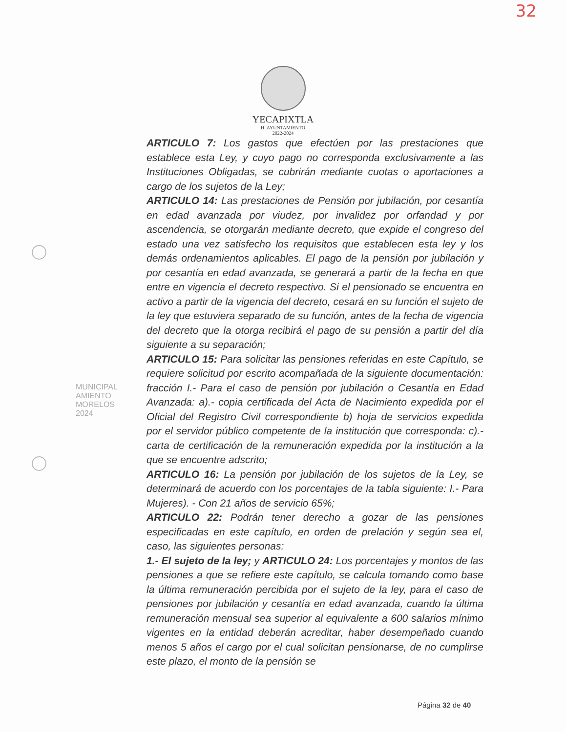32
YECAPIXTLA
H. AYUNTAMIENTO
2022-2024
ARTICULO 7: Los gastos que efectúen por las prestaciones que establece esta Ley, y cuyo pago no corresponda exclusivamente a las Instituciones Obligadas, se cubrirán mediante cuotas o aportaciones a cargo de los sujetos de la Ley;
ARTICULO 14: Las prestaciones de Pensión por jubilación, por cesantía en edad avanzada por viudez, por invalidez por orfandad y por ascendencia, se otorgarán mediante decreto, que expide el congreso del estado una vez satisfecho los requisitos que establecen esta ley y los demás ordenamientos aplicables. El pago de la pensión por jubilación y por cesantía en edad avanzada, se generará a partir de la fecha en que entre en vigencia el decreto respectivo. Si el pensionado se encuentra en activo a partir de la vigencia del decreto, cesará en su función el sujeto de la ley que estuviera separado de su función, antes de la fecha de vigencia del decreto que la otorga recibirá el pago de su pensión a partir del día siguiente a su separación;
ARTICULO 15: Para solicitar las pensiones referidas en este Capítulo, se requiere solicitud por escrito acompañada de la siguiente documentación: fracción I.- Para el caso de pensión por jubilación o Cesantía en Edad Avanzada: a).- copia certificada del Acta de Nacimiento expedida por el Oficial del Registro Civil correspondiente b) hoja de servicios expedida por el servidor público competente de la institución que corresponda: c).- carta de certificación de la remuneración expedida por la institución a la que se encuentre adscrito;
ARTICULO 16: La pensión por jubilación de los sujetos de la Ley, se determinará de acuerdo con los porcentajes de la tabla siguiente: I.- Para Mujeres). - Con 21 años de servicio 65%;
ARTICULO 22: Podrán tener derecho a gozar de las pensiones especificadas en este capítulo, en orden de prelación y según sea el, caso, las siguientes personas:
1.- El sujeto de la ley; y ARTICULO 24: Los porcentajes y montos de las pensiones a que se refiere este capítulo, se calcula tomando como base la última remuneración percibida por el sujeto de la ley, para el caso de pensiones por jubilación y cesantía en edad avanzada, cuando la última remuneración mensual sea superior al equivalente a 600 salarios mínimo vigentes en la entidad deberán acreditar, haber desempeñado cuando menos 5 años el cargo por el cual solicitan pensionarse, de no cumplirse este plazo, el monto de la pensión se
MUNICIPAL
AMIENTO
MORELOS
2024
Página 32 de 40